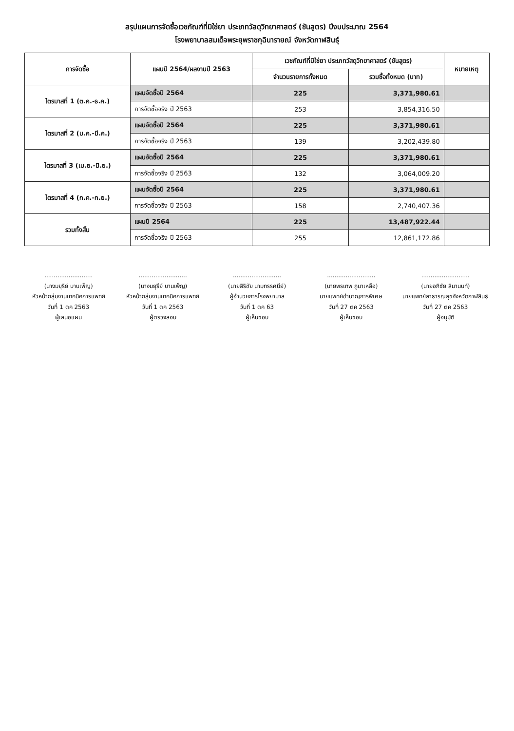สรุปแผนการจัดซื้อเวชภัณฑ์ที่มิใช่ยา ประเภทวัสดุวิทยาศาสตร์ (ชันสูตร) ปีงบประมาณ 2564
โรงพยาบาลสมเด็จพระยุพราชกุฉินารายณ์ จังหวัดกาฬสินธุ์
| การจัดซื้อ | แผนปี 2564/ผลงานปี 2563 | เวชภัณฑ์ที่มิใช่ยา ประเภทวัสดุวิทยาศาสตร์ (ชันสูตร) | | หมายเหตุ |
| --- | --- | --- | --- | --- |
| | | จำนวนรายการทั้งหมด | รวมซื้อทั้งหมด (บาท) | |
| ไตรมาสที่ 1 (ต.ค.-ธ.ค.) | แผนจัดซื้อปี 2564 | 225 | 3,371,980.61 | |
| | การจัดซื้อจริง ปี 2563 | 253 | 3,854,316.50 | |
| ไตรมาสที่ 2 (ม.ค.-มี.ค.) | แผนจัดซื้อปี 2564 | 225 | 3,371,980.61 | |
| | การจัดซื้อจริง ปี 2563 | 139 | 3,202,439.80 | |
| ไตรมาสที่ 3 (เม.ย.-มิ.ย.) | แผนจัดซื้อปี 2564 | 225 | 3,371,980.61 | |
| | การจัดซื้อจริง ปี 2563 | 132 | 3,064,009.20 | |
| ไตรมาสที่ 4 (ก.ค.-ก.ย.) | แผนจัดซื้อปี 2564 | 225 | 3,371,980.61 | |
| | การจัดซื้อจริง ปี 2563 | 158 | 2,740,407.36 | |
| รวมทั้งสิ้น | แผนปี 2564 | 225 | 13,487,922.44 | |
| | การจัดซื้อจริง ปี 2563 | 255 | 12,861,172.86 | |
..........................
(นางมยุรีย์ บานเพ็ญ)
หัวหน้ากลุ่มงานเทคนิคการแพทย์
วันที่ 1 ตค 2563
ผู้เสนอแผน
..........................
(นางมยุรีย์ บานเพ็ญ)
หัวหน้ากลุ่มงานเทคนิคการแพทย์
วันที่ 1 ตค 2563
ผู้ตรวจสอบ
..........................
(นายสิริชัย นามทรรศนีย์)
ผู้อำนวยการโรงพยาบาล
วันที่ 1 ตค 63
ผู้เห็นชอบ
..........................
(นายพรเทพ ภูนาเหลือ)
นายแพทย์ชำนาญการพิเศษ
วันที่ 27 ตค 2563
ผู้เห็นชอบ
..........................
(นายอภิชัย ลิมานนท์)
นายแพทย์สาธารณสุขจังหวัดกาฬสินธุ์
วันที่ 27 ตค 2563
ผู้อนุมัติ